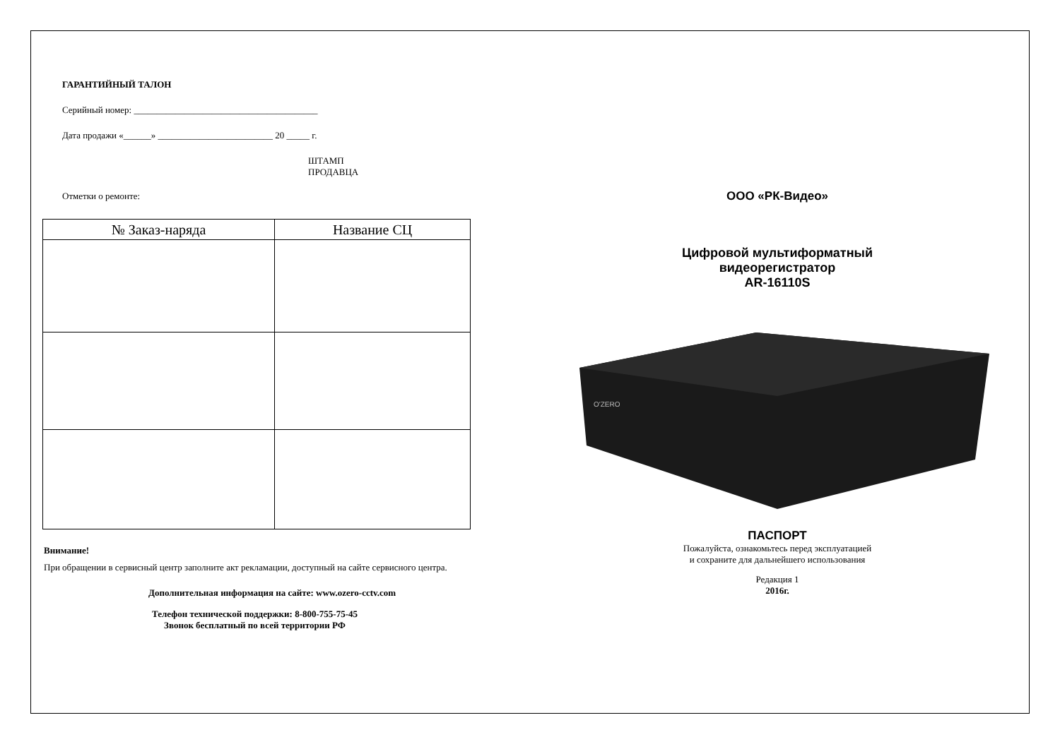ГАРАНТИЙНЫЙ ТАЛОН
Серийный номер: ________________________________________
Дата продажи «______» _________________________ 20 _____ г.
ШТАМП
ПРОДАВЦА
Отметки о ремонте:
| № Заказ-наряда | Название СЦ |
| --- | --- |
Внимание!
При обращении в сервисный центр заполните акт рекламации, доступный на сайте сервисного центра.
Дополнительная информация на сайте: www.ozero-cctv.com
Телефон технической поддержки: 8-800-755-75-45
Звонок бесплатный по всей территории РФ
ООО «РК-Видео»
Цифровой мультиформатный
видеорегистратор
AR-16110S
O'ZERO
ПАСПОРТ
Пожалуйста, ознакомьтесь перед эксплуатацией
и сохраните для дальнейшего использования
Редакция 1
2016г.